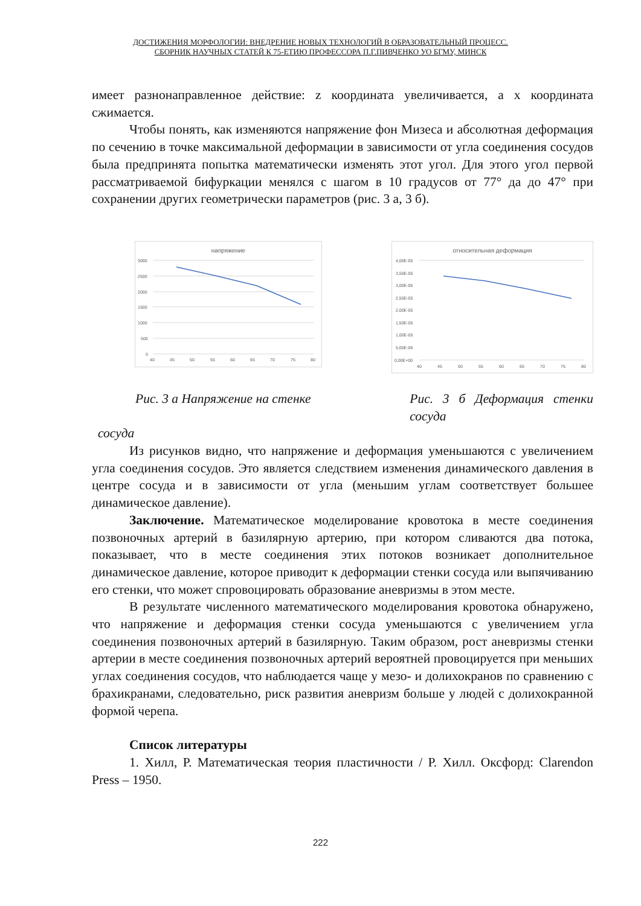ДОСТИЖЕНИЯ МОРФОЛОГИИ: ВНЕДРЕНИЕ НОВЫХ ТЕХНОЛОГИЙ В ОБРАЗОВАТЕЛЬНЫЙ ПРОЦЕСС.
СБОРНИК НАУЧНЫХ СТАТЕЙ К 75-ЕТИЮ ПРОФЕССОРА П.Г.ПИВЧЕНКО УО БГМУ, МИНСК
имеет разнонаправленное действие: z координата увеличивается, а x координата сжимается.
Чтобы понять, как изменяются напряжение фон Мизеса и абсолютная деформация по сечению в точке максимальной деформации в зависимости от угла соединения сосудов была предпринята попытка математически изменять этот угол. Для этого угол первой рассматриваемой бифуркации менялся с шагом в 10 градусов от 77° да до 47° при сохранении других геометрически параметров (рис. 3 а, 3 б).
напряжение
3000
2500
2000
1500
1000
500
0
40
45
50
55
60
65
70
75
80
относительная деформация
4,00E-05
3,50E-05
3,00E-05
2,50E-05
2,00E-05
1,50E-05
1,00E-05
5,00E-06
0,00E+00
40
45
50
55
60
65
70
75
80
Рис. 3 а Напряжение на стенке Рис. 3 б Деформация стенки сосуда
сосуда
Из рисунков видно, что напряжение и деформация уменьшаются с увеличением угла соединения сосудов. Это является следствием изменения динамического давления в центре сосуда и в зависимости от угла (меньшим углам соответствует большее динамическое давление).
Заключение. Математическое моделирование кровотока в месте соединения позвоночных артерий в базилярную артерию, при котором сливаются два потока, показывает, что в месте соединения этих потоков возникает дополнительное динамическое давление, которое приводит к деформации стенки сосуда или выпячиванию его стенки, что может спровоцировать образование аневризмы в этом месте.
В результате численного математического моделирования кровотока обнаружено, что напряжение и деформация стенки сосуда уменьшаются с увеличением угла соединения позвоночных артерий в базилярную. Таким образом, рост аневризмы стенки артерии в месте соединения позвоночных артерий вероятней провоцируется при меньших углах соединения сосудов, что наблюдается чаще у мезо- и долихокранов по сравнению с брахикранами, следовательно, риск развития аневризм больше у людей с долихокранной формой черепа.
Список литературы
1. Хилл, Р. Математическая теория пластичности / Р. Хилл. Оксфорд: Clarendon Press – 1950.
222